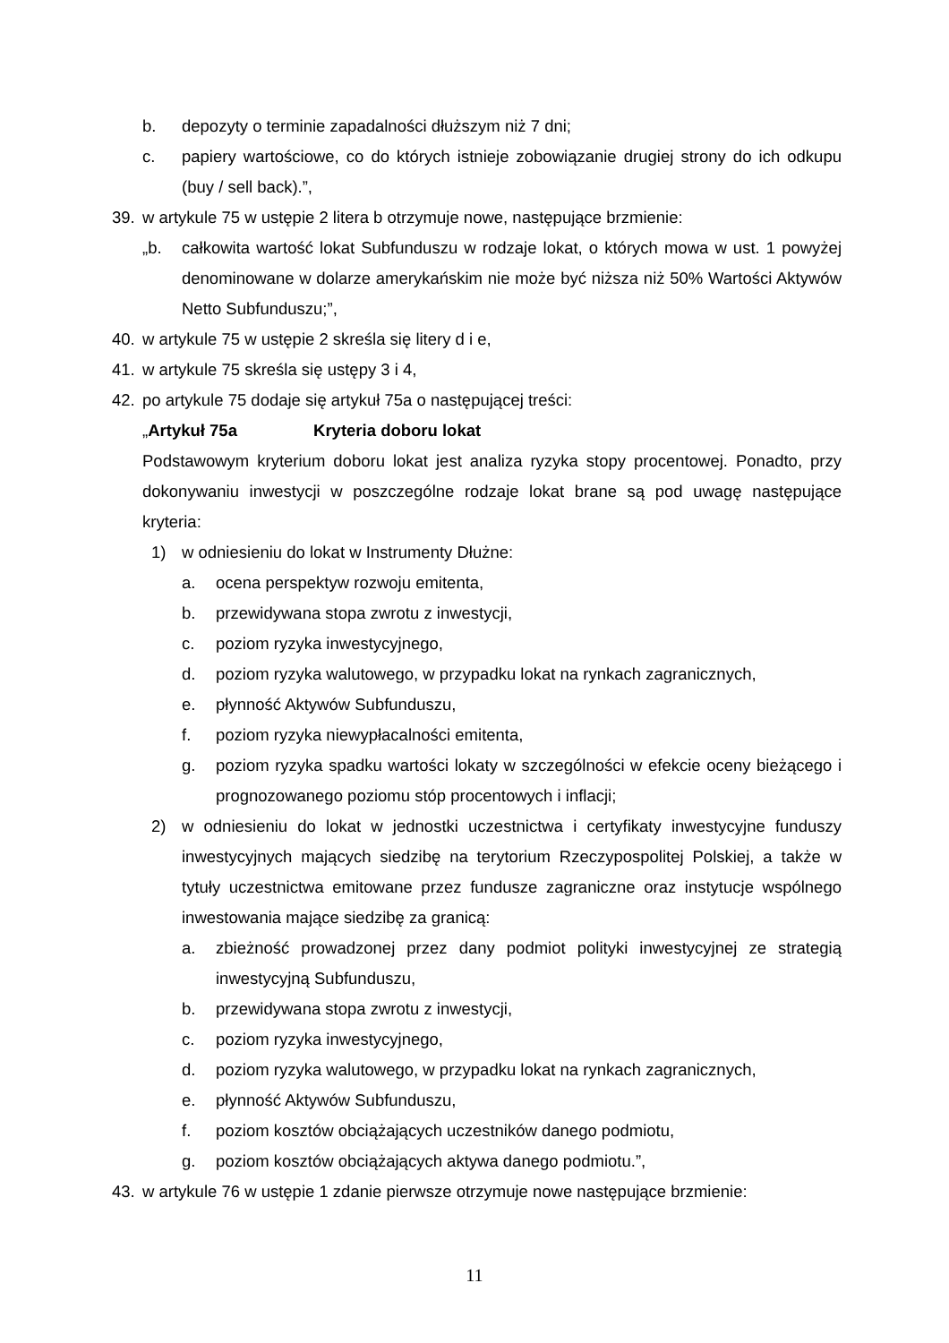b. depozyty o terminie zapadalności dłuższym niż 7 dni;
c. papiery wartościowe, co do których istnieje zobowiązanie drugiej strony do ich odkupu (buy / sell back).”,
39. w artykule 75 w ustępie 2 litera b otrzymuje nowe, następujące brzmienie:
„b. całkowita wartość lokat Subfunduszu w rodzaje lokat, o których mowa w ust. 1 powyżej denominowane w dolarze amerykańskim nie może być niższa niż 50% Wartości Aktywów Netto Subfunduszu;”,
40. w artykule 75 w ustępie 2 skreśla się litery d i e,
41. w artykule 75 skreśla się ustępy 3 i 4,
42. po artykule 75 dodaje się artykuł 75a o następującej treści:
„Artykuł 75a Kryteria doboru lokat
Podstawowym kryterium doboru lokat jest analiza ryzyka stopy procentowej. Ponadto, przy dokonywaniu inwestycji w poszczególne rodzaje lokat brane są pod uwagę następujące kryteria:
1) w odniesieniu do lokat w Instrumenty Dłużne:
a. ocena perspektyw rozwoju emitenta,
b. przewidywana stopa zwrotu z inwestycji,
c. poziom ryzyka inwestycyjnego,
d. poziom ryzyka walutowego, w przypadku lokat na rynkach zagranicznych,
e. płynność Aktywów Subfunduszu,
f. poziom ryzyka niewypłacalności emitenta,
g. poziom ryzyka spadku wartości lokaty w szczególności w efekcie oceny bieżącego i prognozowanego poziomu stóp procentowych i inflacji;
2) w odniesieniu do lokat w jednostki uczestnictwa i certyfikaty inwestycyjne funduszy inwestycyjnych mających siedzibę na terytorium Rzeczypospolitej Polskiej, a także w tytuły uczestnictwa emitowane przez fundusze zagraniczne oraz instytucje wspólnego inwestowania mające siedzibę za granicą:
a. zbieżność prowadzonej przez dany podmiot polityki inwestycyjnej ze strategią inwestycyjną Subfunduszu,
b. przewidywana stopa zwrotu z inwestycji,
c. poziom ryzyka inwestycyjnego,
d. poziom ryzyka walutowego, w przypadku lokat na rynkach zagranicznych,
e. płynność Aktywów Subfunduszu,
f. poziom kosztów obciążających uczestników danego podmiotu,
g. poziom kosztów obciążających aktywa danego podmiotu.”,
43. w artykule 76 w ustępie 1 zdanie pierwsze otrzymuje nowe następujące brzmienie:
11